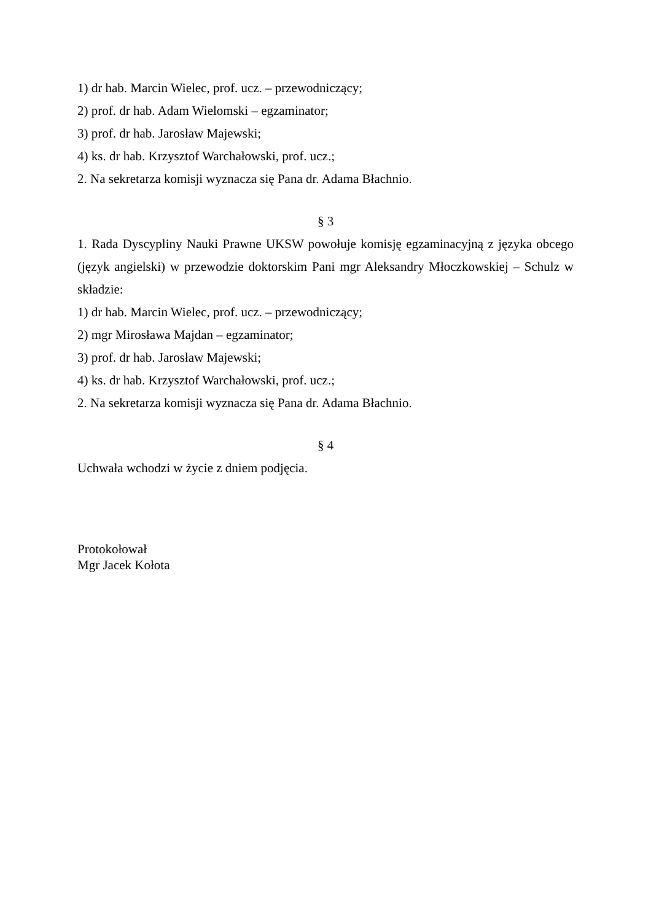1) dr hab. Marcin Wielec, prof. ucz. – przewodniczący;
2) prof. dr hab. Adam Wielomski – egzaminator;
3) prof. dr hab. Jarosław Majewski;
4) ks. dr hab. Krzysztof Warchałowski, prof. ucz.;
2. Na sekretarza komisji wyznacza się Pana dr. Adama Błachnio.
§ 3
1. Rada Dyscypliny Nauki Prawne UKSW powołuje komisję egzaminacyjną z języka obcego (język angielski) w przewodzie doktorskim Pani mgr Aleksandry Młoczkowskiej – Schulz w składzie:
1) dr hab. Marcin Wielec, prof. ucz. – przewodniczący;
2) mgr Mirosława Majdan – egzaminator;
3) prof. dr hab. Jarosław Majewski;
4) ks. dr hab. Krzysztof Warchałowski, prof. ucz.;
2. Na sekretarza komisji wyznacza się Pana dr. Adama Błachnio.
§ 4
Uchwała wchodzi w życie z dniem podjęcia.
Protokołował
Mgr Jacek Kołota